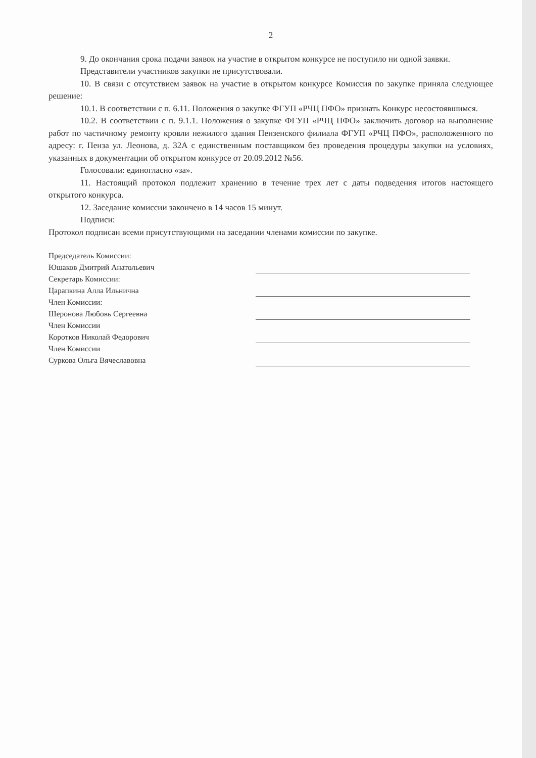2
9. До окончания срока подачи заявок на участие в открытом конкурсе не поступило ни одной заявки.
Представители участников закупки не присутствовали.
10. В связи с отсутствием заявок на участие в открытом конкурсе Комиссия по закупке приняла следующее решение:
10.1. В соответствии с п. 6.11. Положения о закупке ФГУП «РЧЦ ПФО» признать Конкурс несостоявшимся.
10.2. В соответствии с п. 9.1.1. Положения о закупке ФГУП «РЧЦ ПФО» заключить договор на выполнение работ по частичному ремонту кровли нежилого здания Пензенского филиала ФГУП «РЧЦ ПФО», расположенного по адресу: г. Пенза ул. Леонова, д. 32А с единственным поставщиком без проведения процедуры закупки на условиях, указанных в документации об открытом конкурсе от 20.09.2012 №56.
Голосовали: единогласно «за».
11. Настоящий протокол подлежит хранению в течение трех лет с даты подведения итогов настоящего открытого конкурса.
12. Заседание комиссии закончено в 14 часов 15 минут.
Подписи:
Протокол подписан всеми присутствующими на заседании членами комиссии по закупке.
| Председатель Комиссии: | |
| Юшаков Дмитрий Анатольевич | |
| Секретарь Комиссии: | |
| Царапкина Алла Ильнична | |
| Член Комиссии: | |
| Шеронова Любовь Сергеевна | |
| Член Комиссии | |
| Коротков Николай Федорович | |
| Член Комиссии | |
| Суркова Ольга Вячеславовна | |